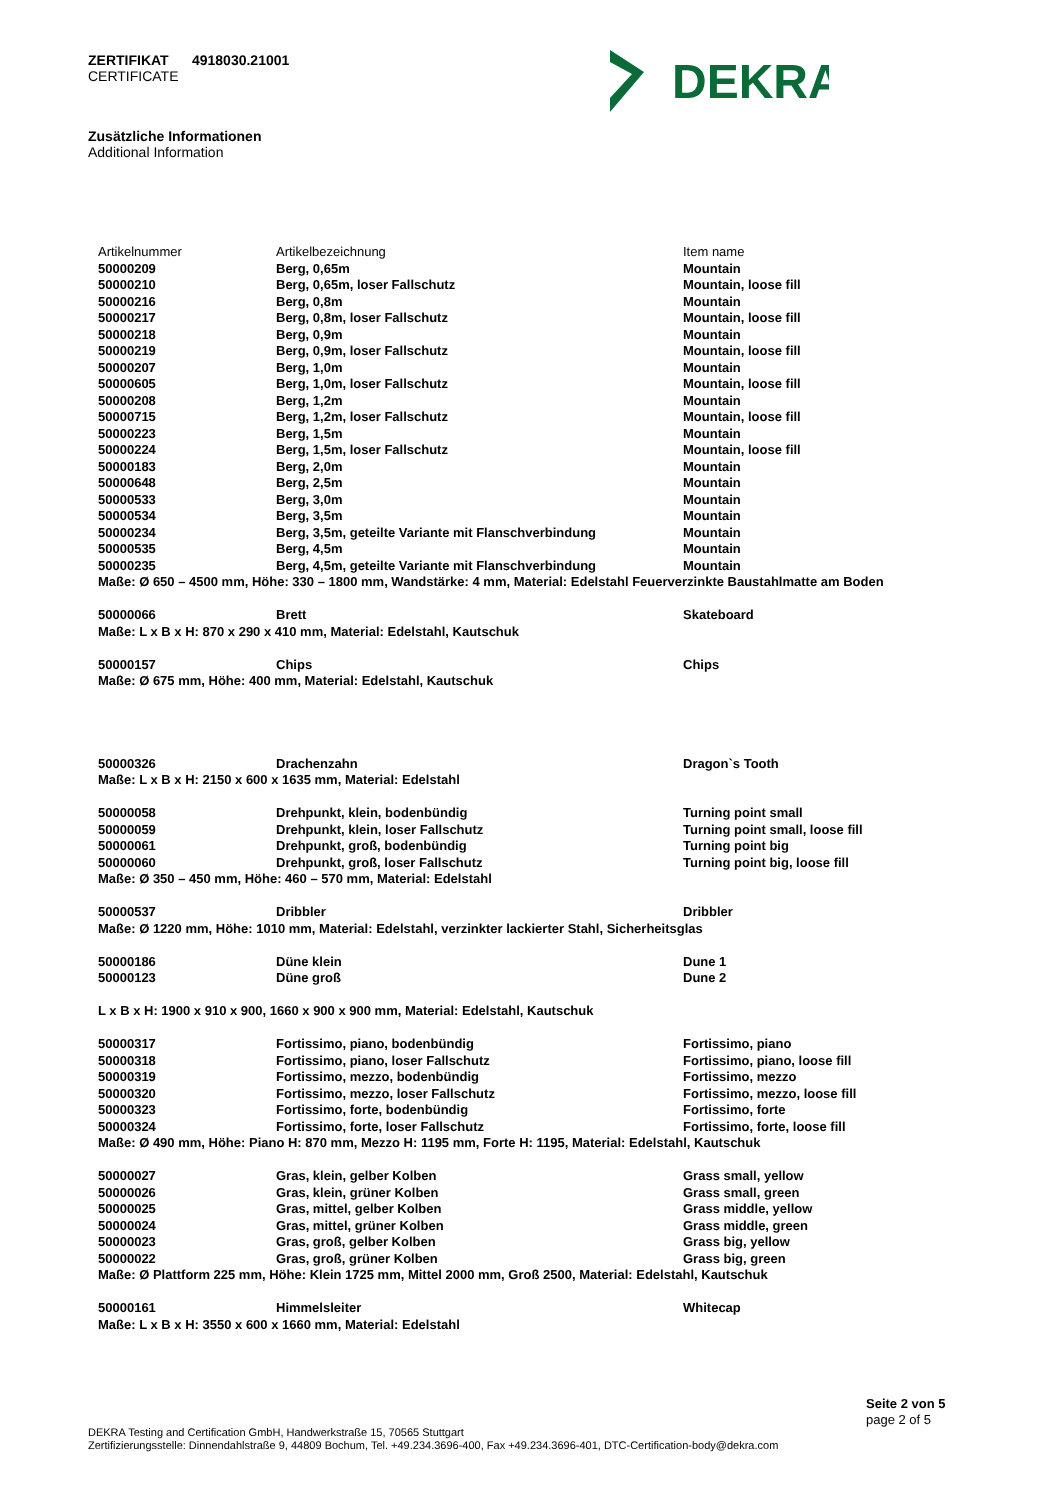ZERTIFIKAT 4918030.21001
CERTIFICATE
DEKRA
Zusätzliche Informationen
Additional Information
| Artikelnummer | Artikelbezeichnung | Item name |
| --- | --- | --- |
| 50000209 | Berg, 0,65m | Mountain |
| 50000210 | Berg, 0,65m, loser Fallschutz | Mountain, loose fill |
| 50000216 | Berg, 0,8m | Mountain |
| 50000217 | Berg, 0,8m, loser Fallschutz | Mountain, loose fill |
| 50000218 | Berg, 0,9m | Mountain |
| 50000219 | Berg, 0,9m, loser Fallschutz | Mountain, loose fill |
| 50000207 | Berg, 1,0m | Mountain |
| 50000605 | Berg, 1,0m, loser Fallschutz | Mountain, loose fill |
| 50000208 | Berg, 1,2m | Mountain |
| 50000715 | Berg, 1,2m, loser Fallschutz | Mountain, loose fill |
| 50000223 | Berg, 1,5m | Mountain |
| 50000224 | Berg, 1,5m, loser Fallschutz | Mountain, loose fill |
| 50000183 | Berg, 2,0m | Mountain |
| 50000648 | Berg, 2,5m | Mountain |
| 50000533 | Berg, 3,0m | Mountain |
| 50000534 | Berg, 3,5m | Mountain |
| 50000234 | Berg, 3,5m, geteilte Variante mit Flanschverbindung | Mountain |
| 50000535 | Berg, 4,5m | Mountain |
| 50000235 | Berg, 4,5m, geteilte Variante mit Flanschverbindung | Mountain |
| Maße: Ø 650 – 4500 mm, Höhe: 330 – 1800 mm, Wandstärke: 4 mm, Material: Edelstahl Feuerverzinkte Baustahlmatte am Boden | | |
| 50000066 | Brett | Skateboard |
| Maße: L x B x H: 870 x 290 x 410 mm, Material: Edelstahl, Kautschuk | | |
| 50000157 | Chips | Chips |
| Maße: Ø 675 mm, Höhe: 400 mm, Material: Edelstahl, Kautschuk | | |
| 50000326 | Drachenzahn | Dragon`s Tooth |
| Maße: L x B x H: 2150 x 600 x 1635 mm, Material: Edelstahl | | |
| 50000058 | Drehpunkt, klein, bodenbündig | Turning point small |
| 50000059 | Drehpunkt, klein, loser Fallschutz | Turning point small, loose fill |
| 50000061 | Drehpunkt, groß, bodenbündig | Turning point big |
| 50000060 | Drehpunkt, groß, loser Fallschutz | Turning point big, loose fill |
| Maße: Ø 350 – 450 mm, Höhe: 460 – 570 mm, Material: Edelstahl | | |
| 50000537 | Dribbler | Dribbler |
| Maße: Ø 1220 mm, Höhe: 1010 mm, Material: Edelstahl, verzinkter lackierter Stahl, Sicherheitsglas | | |
| 50000186 | Düne klein | Dune 1 |
| 50000123 | Düne groß | Dune 2 |
| L x B x H: 1900 x 910 x 900, 1660 x 900 x 900 mm, Material: Edelstahl, Kautschuk | | |
| 50000317 | Fortissimo, piano, bodenbündig | Fortissimo, piano |
| 50000318 | Fortissimo, piano, loser Fallschutz | Fortissimo, piano, loose fill |
| 50000319 | Fortissimo, mezzo, bodenbündig | Fortissimo, mezzo |
| 50000320 | Fortissimo, mezzo, loser Fallschutz | Fortissimo, mezzo, loose fill |
| 50000323 | Fortissimo, forte, bodenbündig | Fortissimo, forte |
| 50000324 | Fortissimo, forte, loser Fallschutz | Fortissimo, forte, loose fill |
| Maße: Ø 490 mm, Höhe: Piano H: 870 mm, Mezzo H: 1195 mm, Forte H: 1195, Material: Edelstahl, Kautschuk | | |
| 50000027 | Gras, klein, gelber Kolben | Grass small, yellow |
| 50000026 | Gras, klein, grüner Kolben | Grass small, green |
| 50000025 | Gras, mittel, gelber Kolben | Grass middle, yellow |
| 50000024 | Gras, mittel, grüner Kolben | Grass middle, green |
| 50000023 | Gras, groß, gelber Kolben | Grass big, yellow |
| 50000022 | Gras, groß, grüner Kolben | Grass big, green |
| Maße: Ø Plattform 225 mm, Höhe: Klein 1725 mm, Mittel 2000 mm, Groß 2500, Material: Edelstahl, Kautschuk | | |
| 50000161 | Himmelsleiter | Whitecap |
| Maße: L x B x H: 3550 x 600 x 1660 mm, Material: Edelstahl | | |
Seite 2 von 5
page 2 of 5
DEKRA Testing and Certification GmbH, Handwerkstraße 15, 70565 Stuttgart
Zertifizierungsstelle: Dinnendahlstraße 9, 44809 Bochum, Tel. +49.234.3696-400, Fax +49.234.3696-401, DTC-Certification-body@dekra.com